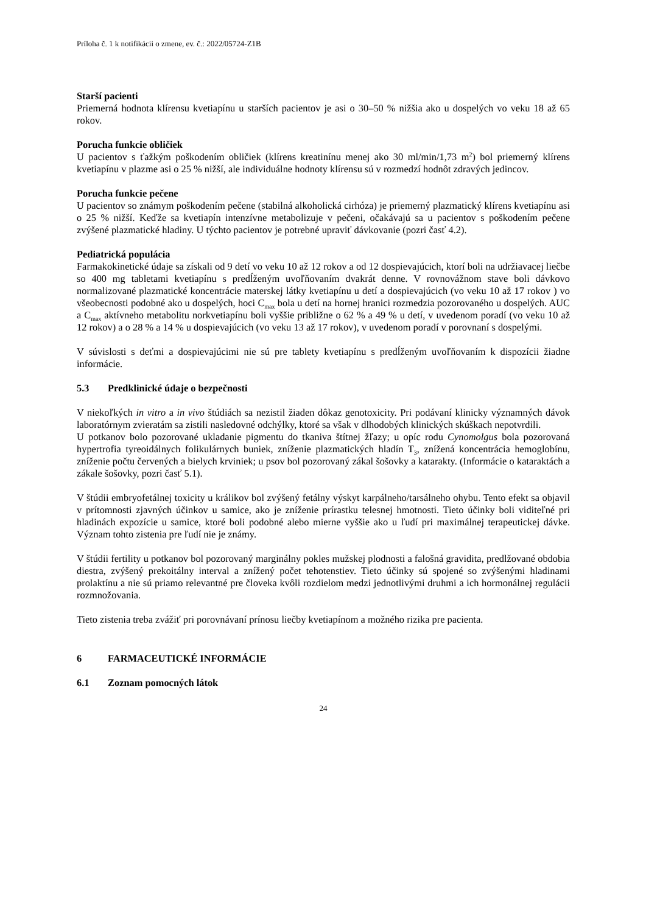Príloha č. 1 k notifikácii o zmene, ev. č.: 2022/05724-Z1B
Starší pacienti
Priemerná hodnota klírensu kvetiapínu u starších pacientov je asi o 30–50 % nižšia ako u dospelých vo veku 18 až 65 rokov.
Porucha funkcie obličiek
U pacientov s ťažkým poškodením obličiek (klírens kreatinínu menej ako 30 ml/min/1,73 m<sup>2</sup>) bol priemerný klírens kvetiapínu v plazme asi o 25 % nižší, ale individuálne hodnoty klírensu sú v rozmedzí hodnôt zdravých jedincov.
Porucha funkcie pečene
U pacientov so známym poškodením pečene (stabilná alkoholická cirhóza) je priemerný plazmatický klírens kvetiapínu asi o 25 % nižší. Keďže sa kvetiapín intenzívne metabolizuje v pečeni, očakávajú sa u pacientov s poškodením pečene zvýšené plazmatické hladiny. U týchto pacientov je potrebné upraviť dávkovanie (pozri časť 4.2).
Pediatrická populácia
Farmakokinetické údaje sa získali od 9 detí vo veku 10 až 12 rokov a od 12 dospievajúcich, ktorí boli na udržiavacej liečbe so 400 mg tabletami kvetiapínu s predĺženým uvoľňovaním dvakrát denne. V rovnovážnom stave boli dávkovo normalizované plazmatické koncentrácie materskej látky kvetiapínu u detí a dospievajúcich (vo veku 10 až 17 rokov ) vo všeobecnosti podobné ako u dospelých, hoci C<sub>max</sub> bola u detí na hornej hranici rozmedzia pozorovaného u dospelých. AUC a C<sub>max</sub> aktívneho metabolitu norkvetiapínu boli vyššie približne o 62 % a 49 % u detí, v uvedenom poradí (vo veku 10 až 12 rokov) a o 28 % a 14 % u dospievajúcich (vo veku 13 až 17 rokov), v uvedenom poradí v porovnaní s dospelými.
V súvislosti s deťmi a dospievajúcimi nie sú pre tablety kvetiapínu s predĺženým uvoľňovaním k dispozícii žiadne informácie.
5.3 Predklinické údaje o bezpečnosti
V niekoľkých in vitro a in vivo štúdiách sa nezistil žiaden dôkaz genotoxicity. Pri podávaní klinicky významných dávok laboratórnym zvieratám sa zistili nasledovné odchýlky, ktoré sa však v dlhodobých klinických skúškach nepotvrdili.
U potkanov bolo pozorované ukladanie pigmentu do tkaniva štítnej žľazy; u opíc rodu Cynomolgus bola pozorovaná hypertrofia tyreoidálnych folikulárnych buniek, zníženie plazmatických hladín T<sub>3</sub>, znížená koncentrácia hemoglobínu, zníženie počtu červených a bielych krviniek; u psov bol pozorovaný zákal šošovky a katarakty. (Informácie o kataraktách a zákale šošovky, pozri časť 5.1).
V štúdii embryofetálnej toxicity u králikov bol zvýšený fetálny výskyt karpálneho/tarsálneho ohybu. Tento efekt sa objavil v prítomnosti zjavných účinkov u samice, ako je zníženie prírastku telesnej hmotnosti. Tieto účinky boli viditeľné pri hladinách expozície u samice, ktoré boli podobné alebo mierne vyššie ako u ľudí pri maximálnej terapeutickej dávke. Význam tohto zistenia pre ľudí nie je známy.
V štúdii fertility u potkanov bol pozorovaný marginálny pokles mužskej plodnosti a falošná gravidita, predlžované obdobia diestra, zvýšený prekoitálny interval a znížený počet tehotenstiev. Tieto účinky sú spojené so zvýšenými hladinami prolaktínu a nie sú priamo relevantné pre človeka kvôli rozdielom medzi jednotlivými druhmi a ich hormonálnej regulácii rozmnožovania.
Tieto zistenia treba zvážiť pri porovnávaní prínosu liečby kvetiapínom a možného rizika pre pacienta.
6 FARMACEUTICKÉ INFORMÁCIE
6.1 Zoznam pomocných látok
24